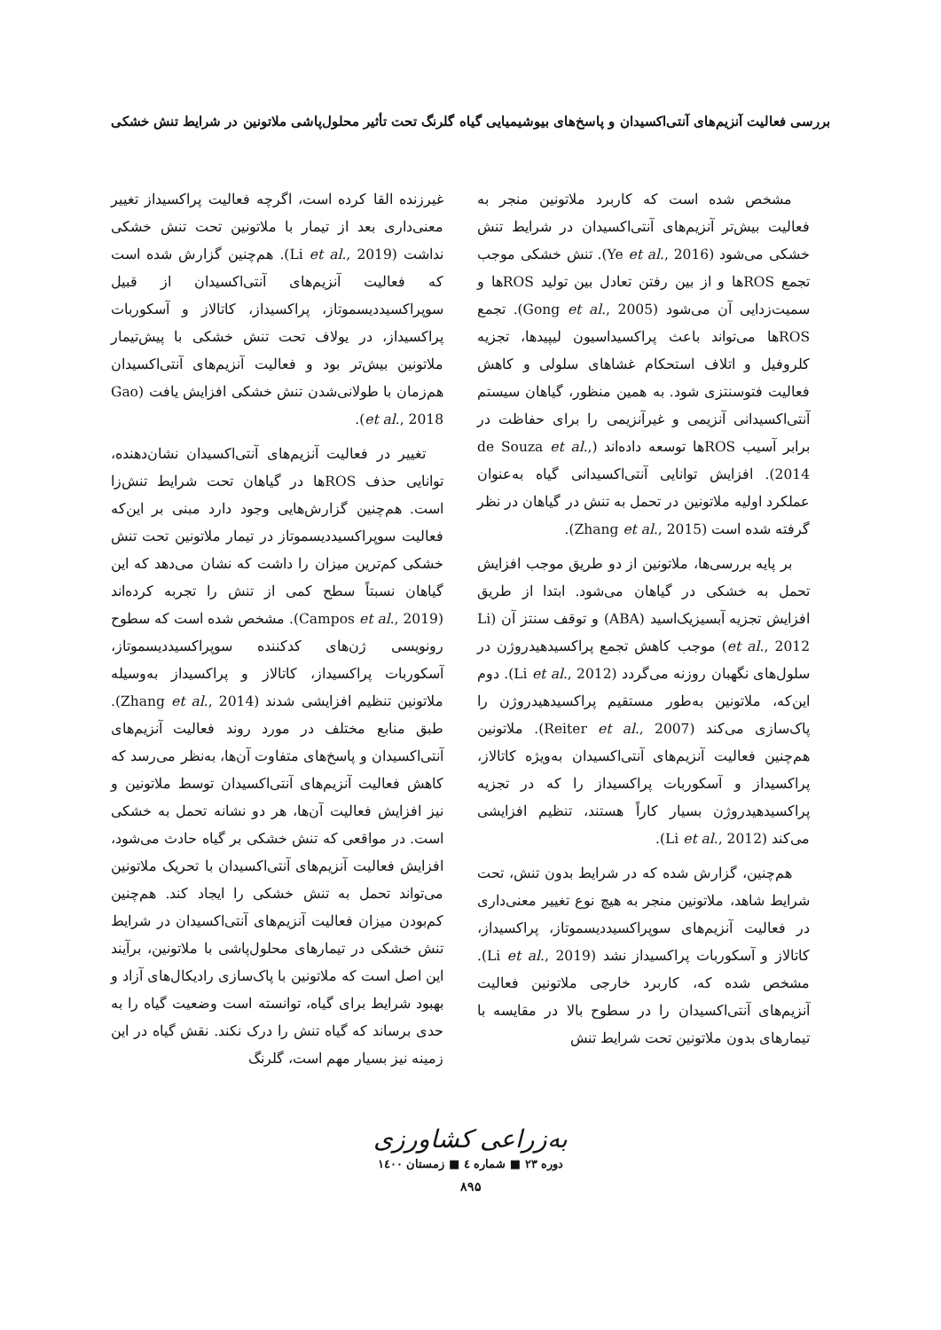بررسی فعالیت آنزیم‌های آنتی‌اکسیدان و پاسخ‌های بیوشیمیایی گیاه گلرنگ تحت تأثیر محلول‌پاشی ملاتونین در شرایط تنش خشکی
مشخص شده است که کاربرد ملاتونین منجر به فعالیت بیش‌تر آنزیم‌های آنتی‌اکسیدان در شرایط تنش خشکی می‌شود (Ye et al., 2016). تنش خشکی موجب تجمع ROSها و از بین رفتن تعادل بین تولید ROSها و سمیت‌زدایی آن می‌شود (Gong et al., 2005). تجمع ROSها می‌تواند باعث پراکسیداسیون لیپیدها، تجزیه کلروفیل و اتلاف استحکام غشاهای سلولی و کاهش فعالیت فتوسنتزی شود. به همین منظور، گیاهان سیستم آنتی‌اکسیدانی آنزیمی و غیرآنزیمی را برای حفاظت در برابر آسیب ROSها توسعه داده‌اند (de Souza et al., 2014). افزایش توانایی آنتی‌اکسیدانی گیاه به‌عنوان عملکرد اولیه ملاتونین در تحمل به تنش در گیاهان در نظر گرفته شده است (Zhang et al., 2015).
بر پایه بررسی‌ها، ملاتونین از دو طریق موجب افزایش تحمل به خشکی در گیاهان می‌شود. ابتدا از طریق افزایش تجزیه آبسیزیک‌اسید (ABA) و توقف سنتز آن (Li et al., 2012) موجب کاهش تجمع پراکسیدهیدروژن در سلول‌های نگهبان روزنه می‌گردد (Li et al., 2012). دوم این‌که، ملاتونین به‌طور مستقیم پراکسیدهیدروژن را پاک‌سازی می‌کند (Reiter et al., 2007). ملاتونین هم‌چنین فعالیت آنزیم‌های آنتی‌اکسیدان به‌ویژه کاتالاز، پراکسیداز و آسکوربات پراکسیداز را که در تجزیه پراکسیدهیدروژن بسیار کاراً هستند، تنظیم افزایشی می‌کند (Li et al., 2012).
هم‌چنین، گزارش شده که در شرایط بدون تنش، تحت شرایط شاهد، ملاتونین منجر به هیچ نوع تغییر معنی‌داری در فعالیت آنزیم‌های سوپراکسیددیسموتاز، پراکسیداز، کاتالاز و آسکوربات پراکسیداز نشد (Li et al., 2019). مشخص شده که، کاربرد خارجی ملاتونین فعالیت آنزیم‌های آنتی‌اکسیدان را در سطوح بالا در مقایسه با تیمارهای بدون ملاتونین تحت شرایط تنش
غیرزنده القا کرده است، اگرچه فعالیت پراکسیداز تغییر معنی‌داری بعد از تیمار با ملاتونین تحت تنش خشکی نداشت (Li et al., 2019). هم‌چنین گزارش شده است که فعالیت آنزیم‌های آنتی‌اکسیدان از قبیل سوپراکسیددیسموتاز، پراکسیداز، کاتالاز و آسکوربات پراکسیداز، در یولاف تحت تنش خشکی با پیش‌تیمار ملاتونین بیش‌تر بود و فعالیت آنزیم‌های آنتی‌اکسیدان هم‌زمان با طولانی‌شدن تنش خشکی افزایش یافت (Gao et al., 2018).
تغییر در فعالیت آنزیم‌های آنتی‌اکسیدان نشان‌دهنده، توانایی حذف ROSها در گیاهان تحت شرایط تنش‌زا است. هم‌چنین گزارش‌هایی وجود دارد مبنی بر این‌که فعالیت سوپراکسیددیسموتاز در تیمار ملاتونین تحت تنش خشکی کم‌ترین میزان را داشت که نشان می‌دهد که این گیاهان نسبتاً سطح کمی از تنش را تجربه کرده‌اند (Campos et al., 2019). مشخص شده است که سطوح رونویسی ژن‌های کدکننده سوپراکسیددیسموتاز، آسکوربات پراکسیداز، کاتالاز و پراکسیداز به‌وسیله ملاتونین تنظیم افزایشی شدند (Zhang et al., 2014). طبق منابع مختلف در مورد روند فعالیت آنزیم‌های آنتی‌اکسیدان و پاسخ‌های متفاوت آن‌ها، به‌نظر می‌رسد که کاهش فعالیت آنزیم‌های آنتی‌اکسیدان توسط ملاتونین و نیز افزایش فعالیت آن‌ها، هر دو نشانه تحمل به خشکی است. در مواقعی که تنش خشکی بر گیاه حادث می‌شود، افزایش فعالیت آنزیم‌های آنتی‌اکسیدان با تحریک ملاتونین می‌تواند تحمل به تنش خشکی را ایجاد کند. هم‌چنین کم‌بودن میزان فعالیت آنزیم‌های آنتی‌اکسیدان در شرایط تنش خشکی در تیمارهای محلول‌پاشی با ملاتونین، برآیند این اصل است که ملاتونین با پاک‌سازی رادیکال‌های آزاد و بهبود شرایط برای گیاه، توانسته است وضعیت گیاه را به حدی برساند که گیاه تنش را درک نکند. نقش گیاه در این زمینه نیز بسیار مهم است، گلرنگ
به‌زراعی کشاورزی
دوره ۲۳ ■ شماره ٤ ■ زمستان ۱٤۰۰
۸۹۵